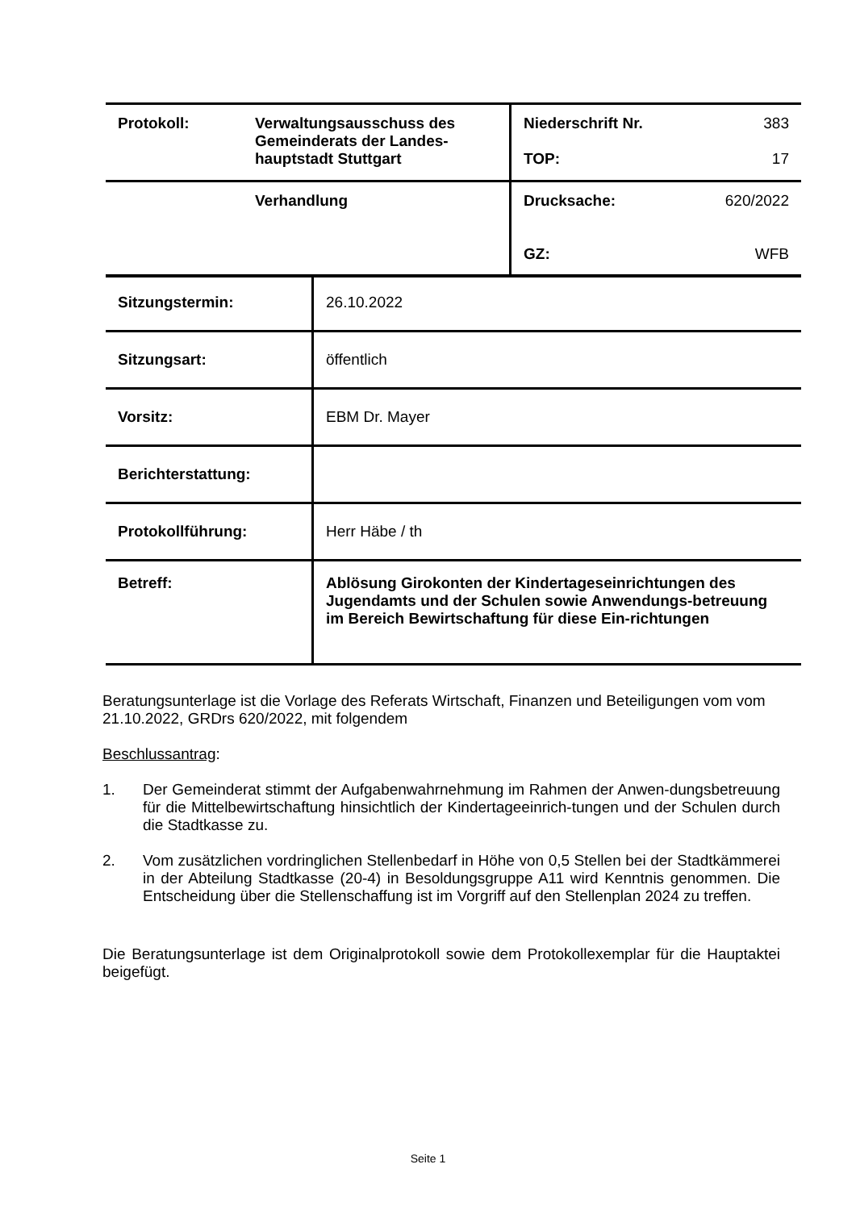| Protokoll: | Verwaltungsausschuss des Gemeinderats der Landes-hauptstadt Stuttgart | Niederschrift Nr. TOP: | 383 17 |
| | Verhandlung | Drucksache: GZ: | 620/2022 WFB |
| Sitzungstermin: | 26.10.2022 |
| Sitzungsart: | öffentlich |
| Vorsitz: | EBM Dr. Mayer |
| Berichterstattung: | |
| Protokollführung: | Herr Häbe / th |
| Betreff: | Ablösung Girokonten der Kindertageseinrichtungen des Jugendamts und der Schulen sowie Anwendungs-betreuung im Bereich Bewirtschaftung für diese Ein-richtungen |
Beratungsunterlage ist die Vorlage des Referats Wirtschaft, Finanzen und Beteiligungen vom vom 21.10.2022, GRDrs 620/2022, mit folgendem
Beschlussantrag:
1. Der Gemeinderat stimmt der Aufgabenwahrnehmung im Rahmen der Anwen-dungsbetreuung für die Mittelbewirtschaftung hinsichtlich der Kindertageeinrich-tungen und der Schulen durch die Stadtkasse zu.
2. Vom zusätzlichen vordringlichen Stellenbedarf in Höhe von 0,5 Stellen bei der Stadtkämmerei in der Abteilung Stadtkasse (20-4) in Besoldungsgruppe A11 wird Kenntnis genommen. Die Entscheidung über die Stellenschaffung ist im Vorgriff auf den Stellenplan 2024 zu treffen.
Die Beratungsunterlage ist dem Originalprotokoll sowie dem Protokollexemplar für die Hauptaktei beigefügt.
Seite 1